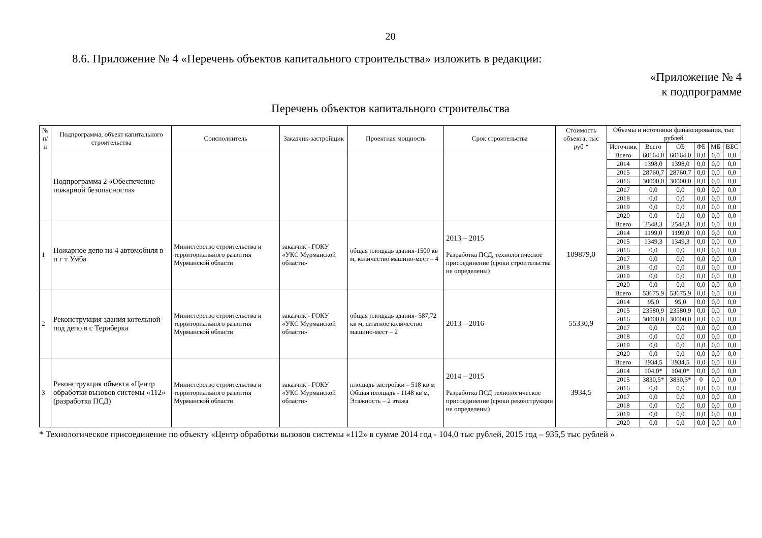20
8.6. Приложение № 4 «Перечень объектов капитального строительства» изложить в редакции:
«Приложение № 4
к подпрограмме
Перечень объектов капитального строительства
| № п/п | Подпрограмма, объект капитального строительства | Соисполнитель | Заказчик-застройщик | Проектная мощность | Срок строительства | Стоимость объекта, тыс руб * | Объемы и источники финансирования, тыс рублей | | | | | |
| --- | --- | --- | --- | --- | --- | --- | --- | --- | --- | --- | --- | --- |
| | | | | | | | Источник | Всего | ОБ | ФБ | МБ | ВБС |
| | Подпрограмма 2 «Обеспечение пожарной безопасности» | | | | | | Всего | 60164,0 | 60164,0 | 0,0 | 0,0 | 0,0 |
| | | | | | | | 2014 | 1398,0 | 1398,0 | 0,0 | 0,0 | 0,0 |
| | | | | | | | 2015 | 28760,7 | 28760,7 | 0,0 | 0,0 | 0,0 |
| | | | | | | | 2016 | 30000,0 | 30000,0 | 0,0 | 0,0 | 0,0 |
| | | | | | | | 2017 | 0,0 | 0,0 | 0,0 | 0,0 | 0,0 |
| | | | | | | | 2018 | 0,0 | 0,0 | 0,0 | 0,0 | 0,0 |
| | | | | | | | 2019 | 0,0 | 0,0 | 0,0 | 0,0 | 0,0 |
| | | | | | | | 2020 | 0,0 | 0,0 | 0,0 | 0,0 | 0,0 |
| 1 | Пожарное депо на 4 автомобиля в п г т Умба | Министерство строительства и территориального развития Мурманской области | заказчик - ГОКУ «УКС Мурманской области» | общая площадь здания-1500 кв м, количество машино-мест – 4 | 2013 – 2015 Разработка ПСД, технологическое присоединение (сроки строительства не определены) | 109879,0 | Всего | 2548,3 | 2548,3 | 0,0 | 0,0 | 0,0 |
| | | | | | | | 2014 | 1199,0 | 1199,0 | 0,0 | 0,0 | 0,0 |
| | | | | | | | 2015 | 1349,3 | 1349,3 | 0,0 | 0,0 | 0,0 |
| | | | | | | | 2016 | 0,0 | 0,0 | 0,0 | 0,0 | 0,0 |
| | | | | | | | 2017 | 0,0 | 0,0 | 0,0 | 0,0 | 0,0 |
| | | | | | | | 2018 | 0,0 | 0,0 | 0,0 | 0,0 | 0,0 |
| | | | | | | | 2019 | 0,0 | 0,0 | 0,0 | 0,0 | 0,0 |
| | | | | | | | 2020 | 0,0 | 0,0 | 0,0 | 0,0 | 0,0 |
| 2 | Реконструкция здания котельной под депо в с Териберка | Министерство строительства и территориального развития Мурманской области | заказчик - ГОКУ «УКС Мурманской области» | общая площадь здания- 587,72 кв м, штатное количество машино-мест – 2 | 2013 – 2016 | 55330,9 | Всего | 53675,9 | 53675,9 | 0,0 | 0,0 | 0,0 |
| | | | | | | | 2014 | 95,0 | 95,0 | 0,0 | 0,0 | 0,0 |
| | | | | | | | 2015 | 23580,9 | 23580,9 | 0,0 | 0,0 | 0,0 |
| | | | | | | | 2016 | 30000,0 | 30000,0 | 0,0 | 0,0 | 0,0 |
| | | | | | | | 2017 | 0,0 | 0,0 | 0,0 | 0,0 | 0,0 |
| | | | | | | | 2018 | 0,0 | 0,0 | 0,0 | 0,0 | 0,0 |
| | | | | | | | 2019 | 0,0 | 0,0 | 0,0 | 0,0 | 0,0 |
| | | | | | | | 2020 | 0,0 | 0,0 | 0,0 | 0,0 | 0,0 |
| 3 | Реконструкция объекта «Центр обработки вызовов системы «112» (разработка ПСД) | Министерство строительства и территориального развития Мурманской области | заказчик - ГОКУ «УКС Мурманской области» | площадь застройки – 518 кв м Общая площадь - 1148 кв м, Этажность – 2 этажа | 2014 – 2015 Разработка ПСД технологическое присоединение (сроки реконструкции не определены) | 3934,5 | Всего | 3934,5 | 3934,5 | 0,0 | 0,0 | 0,0 |
| | | | | | | | 2014 | 104,0* | 104,0* | 0,0 | 0,0 | 0,0 |
| | | | | | | | 2015 | 3830,5* | 3830,5* | 0 | 0,0 | 0,0 |
| | | | | | | | 2016 | 0,0 | 0,0 | 0,0 | 0,0 | 0,0 |
| | | | | | | | 2017 | 0,0 | 0,0 | 0,0 | 0,0 | 0,0 |
| | | | | | | | 2018 | 0,0 | 0,0 | 0,0 | 0,0 | 0,0 |
| | | | | | | | 2019 | 0,0 | 0,0 | 0,0 | 0,0 | 0,0 |
| | | | | | | | 2020 | 0,0 | 0,0 | 0,0 | 0,0 | 0,0 |
* Технологическое присоединение по объекту «Центр обработки вызовов системы «112» в сумме 2014 год - 104,0 тыс рублей, 2015 год – 935,5 тыс рублей »